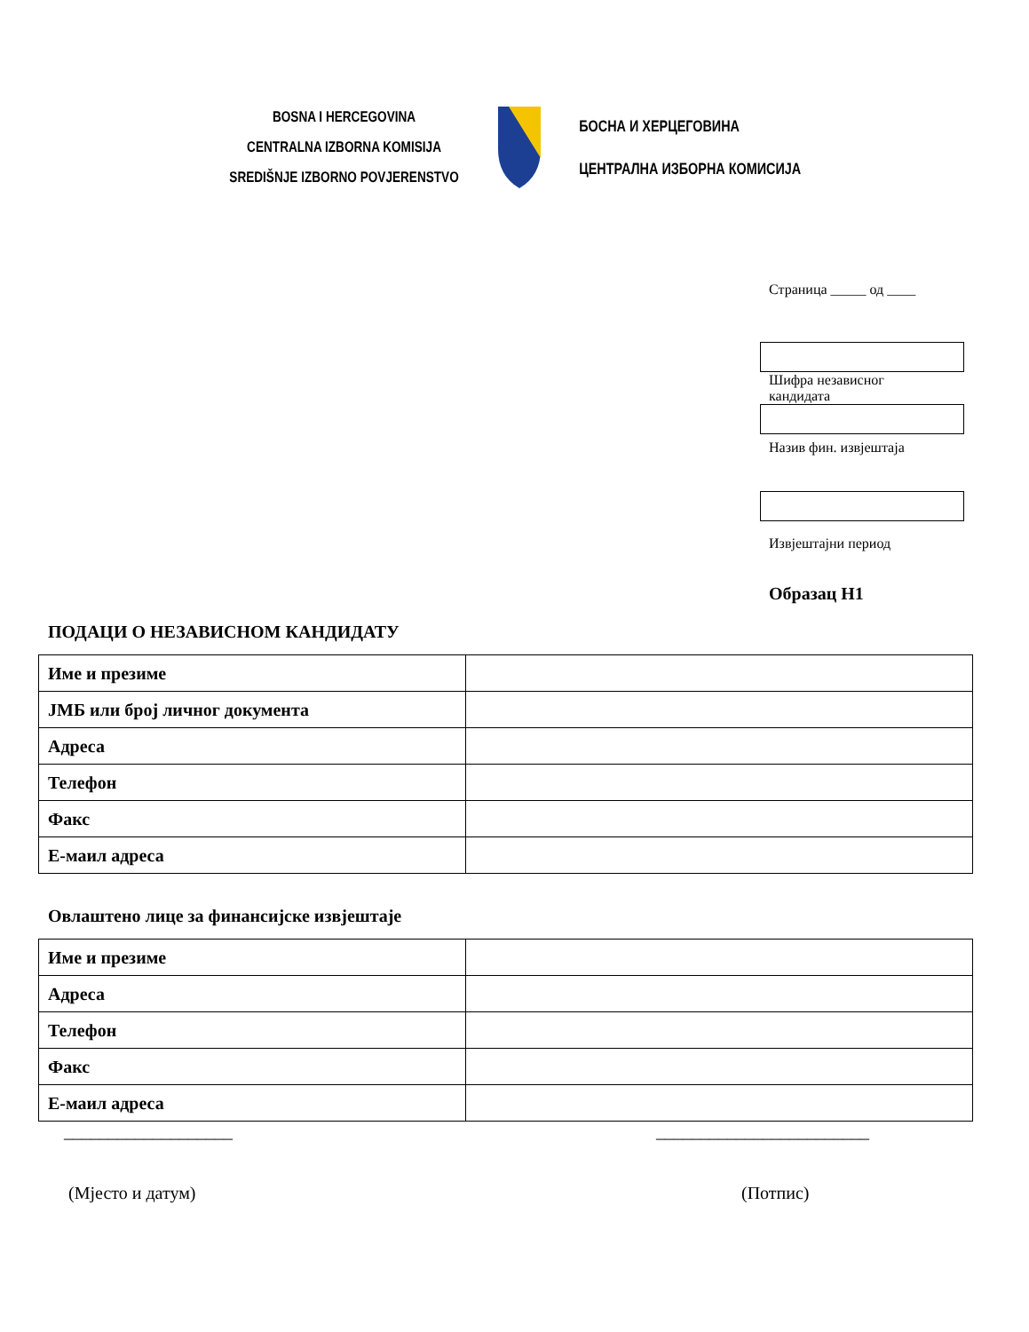BOSNA I HERCEGOVINA
CENTRALNA IZBORNA KOMISIJA
SREDIŠNJE IZBORNO POVJERENSTVO
БОСНА И ХЕРЦЕГОВИНА
ЦЕНТРАЛНА ИЗБОРНА КОМИСИЈА
Страница _____ од ____
Шифра независног
кандидата
Назив фин. извјештаја
Извјештајни период
Образац Н1
ПОДАЦИ О НЕЗАВИСНОМ КАНДИДАТУ
| Име и презиме | |
| ЈМБ или број личног документа | |
| Адреса | |
| Телефон | |
| Факс | |
| Е-маил адреса | |
Овлаштено лице за финансијске извјештаје
| Име и презиме | |
| Адреса | |
| Телефон | |
| Факс | |
| Е-маил адреса | |
___________________
(Мјесто и датум)
________________________
(Потпис)